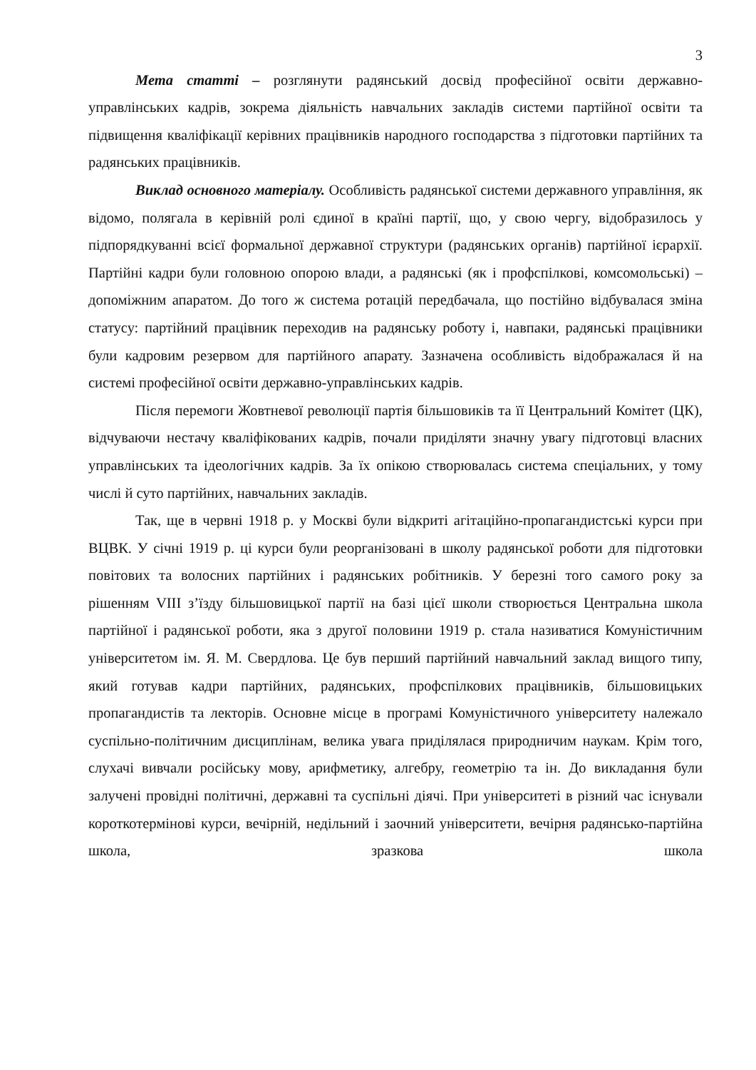3
Мета статті – розглянути радянський досвід професійної освіти державно-управлінських кадрів, зокрема діяльність навчальних закладів системи партійної освіти та підвищення кваліфікації керівних працівників народного господарства з підготовки партійних та радянських працівників.
Виклад основного матеріалу. Особливість радянської системи державного управління, як відомо, полягала в керівній ролі єдиної в країні партії, що, у свою чергу, відобразилось у підпорядкуванні всієї формальної державної структури (радянських органів) партійної ієрархії. Партійні кадри були головною опорою влади, а радянські (як і профспілкові, комсомольські) – допоміжним апаратом. До того ж система ротацій передбачала, що постійно відбувалася зміна статусу: партійний працівник переходив на радянську роботу і, навпаки, радянські працівники були кадровим резервом для партійного апарату. Зазначена особливість відображалася й на системі професійної освіти державно-управлінських кадрів.
Після перемоги Жовтневої революції партія більшовиків та її Центральний Комітет (ЦК), відчуваючи нестачу кваліфікованих кадрів, почали приділяти значну увагу підготовці власних управлінських та ідеологічних кадрів. За їх опікою створювалась система спеціальних, у тому числі й суто партійних, навчальних закладів.
Так, ще в червні 1918 р. у Москві були відкриті агітаційно-пропагандистські курси при ВЦВК. У січні 1919 р. ці курси були реорганізовані в школу радянської роботи для підготовки повітових та волосних партійних і радянських робітників. У березні того самого року за рішенням VIII з’їзду більшовицької партії на базі цієї школи створюється Центральна школа партійної і радянської роботи, яка з другої половини 1919 р. стала називатися Комуністичним університетом ім. Я. М. Свердлова. Це був перший партійний навчальний заклад вищого типу, який готував кадри партійних, радянських, профспілкових працівників, більшовицьких пропагандистів та лекторів. Основне місце в програмі Комуністичного університету належало суспільно-політичним дисциплінам, велика увага приділялася природничим наукам. Крім того, слухачі вивчали російську мову, арифметику, алгебру, геометрію та ін. До викладання були залучені провідні політичні, державні та суспільні діячі. При університеті в різний час існували короткотермінові курси, вечірній, недільний і заочний університети, вечірня радянсько-партійна школа, зразкова школа